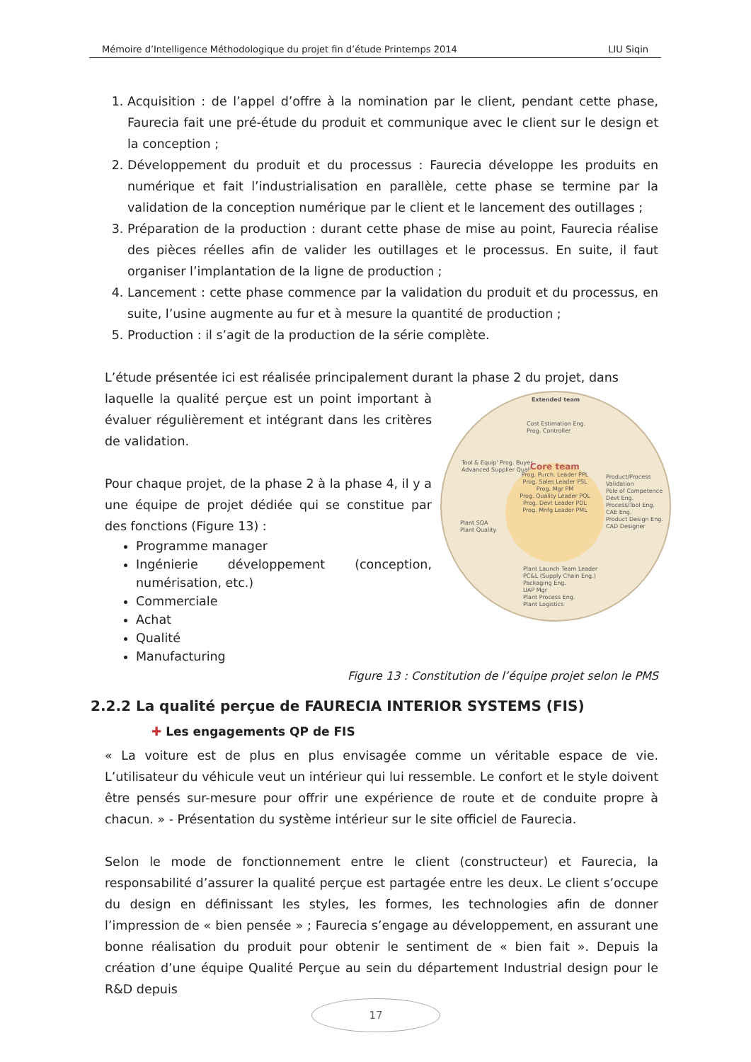Mémoire d’Intelligence Méthodologique du projet fin d’étude Printemps 2014 LIU Siqin
1. Acquisition : de l’appel d’offre à la nomination par le client, pendant cette phase, Faurecia fait une pré-étude du produit et communique avec le client sur le design et la conception ;
2. Développement du produit et du processus : Faurecia développe les produits en numérique et fait l’industrialisation en parallèle, cette phase se termine par la validation de la conception numérique par le client et le lancement des outillages ;
3. Préparation de la production : durant cette phase de mise au point, Faurecia réalise des pièces réelles afin de valider les outillages et le processus. En suite, il faut organiser l’implantation de la ligne de production ;
4. Lancement : cette phase commence par la validation du produit et du processus, en suite, l’usine augmente au fur et à mesure la quantité de production ;
5. Production : il s’agit de la production de la série complète.
L’étude présentée ici est réalisée principalement durant la phase 2 du projet, dans
Extended team
Cost Estimation Eng.
Prog. Controller
Tool & Equip' Prog. Buyer
Advanced Supplier Quality
Product/Process Validation
Pole of Competence
Devt Eng.
Process/Tool Eng.
CAE Eng.
Product Design Eng.
CAD Designer
Plant SQA
Plant Quality
Core team
Prog. Purch. Leader PPL
Prog. Sales Leader PSL
Prog. Mgr PM
Prog. Quality Leader PQL
Prog. Devt Leader PDL
Prog. Mnfg Leader PML
Plant Launch Team Leader
PC&L (Supply Chain Eng.)
Packaging Eng.
UAP Mgr
Plant Process Eng.
Plant Logistics
laquelle la qualité perçue est un point important à évaluer régulièrement et intégrant dans les critères de validation.
Pour chaque projet, de la phase 2 à la phase 4, il y a une équipe de projet dédiée qui se constitue par des fonctions (Figure 13) :
Programme manager
Ingénierie développement (conception, numérisation, etc.)
Commerciale
Achat
Qualité
Manufacturing
Figure 13 : Constitution de l’équipe projet selon le PMS
2.2.2 La qualité perçue de FAURECIA INTERIOR SYSTEMS (FIS)
✚ Les engagements QP de FIS
« La voiture est de plus en plus envisagée comme un véritable espace de vie. L’utilisateur du véhicule veut un intérieur qui lui ressemble. Le confort et le style doivent être pensés sur-mesure pour offrir une expérience de route et de conduite propre à chacun. » - Présentation du système intérieur sur le site officiel de Faurecia.
Selon le mode de fonctionnement entre le client (constructeur) et Faurecia, la responsabilité d’assurer la qualité perçue est partagée entre les deux. Le client s’occupe du design en définissant les styles, les formes, les technologies afin de donner l’impression de « bien pensée » ; Faurecia s’engage au développement, en assurant une bonne réalisation du produit pour obtenir le sentiment de « bien fait ». Depuis la création d’une équipe Qualité Perçue au sein du département Industrial design pour le R&D depuis
17